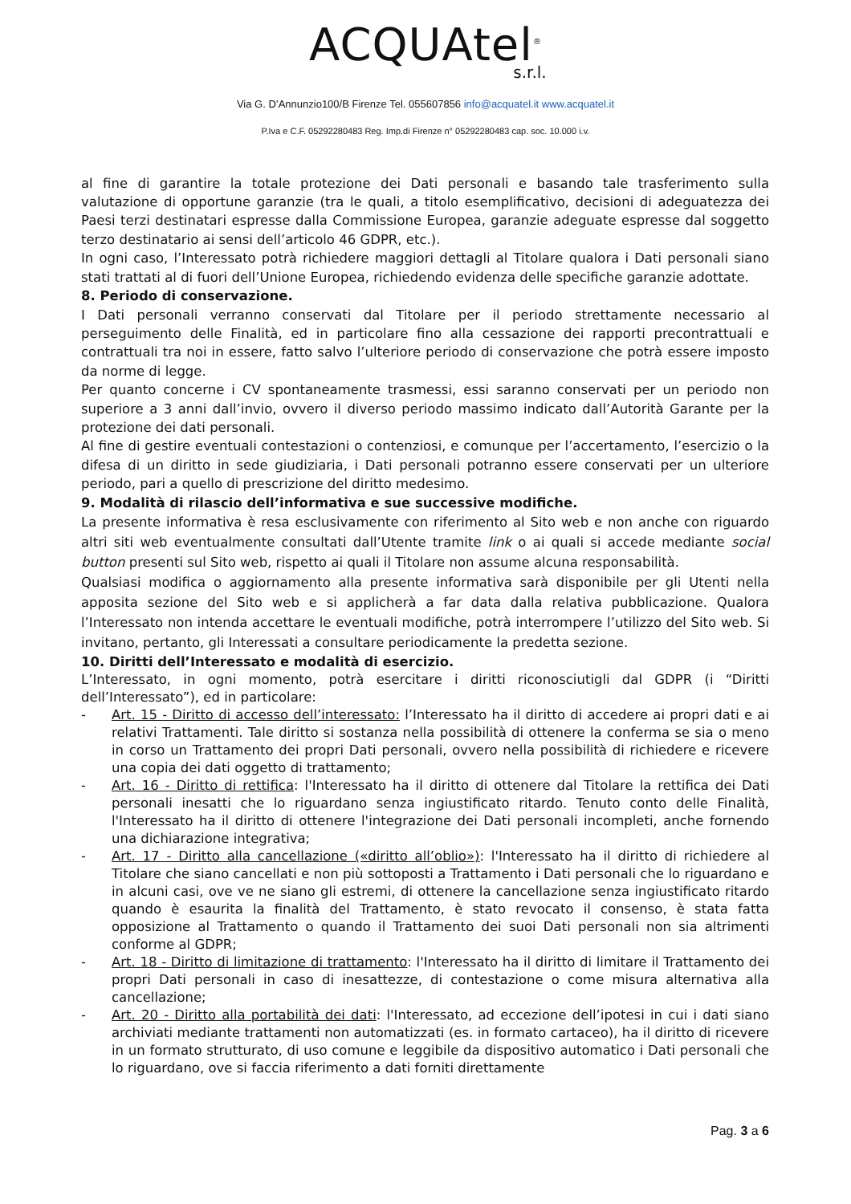ACQUAtel<sup>®</sup>
s.r.l.
Via G. D’Annunzio100/B Firenze Tel. 055607856 info@acquatel.it www.acquatel.it
P.Iva e C.F. 05292280483 Reg. Imp.di Firenze n° 05292280483 cap. soc. 10.000 i.v.
al fine di garantire la totale protezione dei Dati personali e basando tale trasferimento sulla valutazione di opportune garanzie (tra le quali, a titolo esemplificativo, decisioni di adeguatezza dei Paesi terzi destinatari espresse dalla Commissione Europea, garanzie adeguate espresse dal soggetto terzo destinatario ai sensi dell’articolo 46 GDPR, etc.).
In ogni caso, l’Interessato potrà richiedere maggiori dettagli al Titolare qualora i Dati personali siano stati trattati al di fuori dell’Unione Europea, richiedendo evidenza delle specifiche garanzie adottate.
8. Periodo di conservazione.
I Dati personali verranno conservati dal Titolare per il periodo strettamente necessario al perseguimento delle Finalità, ed in particolare fino alla cessazione dei rapporti precontrattuali e contrattuali tra noi in essere, fatto salvo l’ulteriore periodo di conservazione che potrà essere imposto da norme di legge.
Per quanto concerne i CV spontaneamente trasmessi, essi saranno conservati per un periodo non superiore a 3 anni dall’invio, ovvero il diverso periodo massimo indicato dall’Autorità Garante per la protezione dei dati personali.
Al fine di gestire eventuali contestazioni o contenziosi, e comunque per l’accertamento, l’esercizio o la difesa di un diritto in sede giudiziaria, i Dati personali potranno essere conservati per un ulteriore periodo, pari a quello di prescrizione del diritto medesimo.
9. Modalità di rilascio dell’informativa e sue successive modifiche.
La presente informativa è resa esclusivamente con riferimento al Sito web e non anche con riguardo altri siti web eventualmente consultati dall’Utente tramite link o ai quali si accede mediante social button presenti sul Sito web, rispetto ai quali il Titolare non assume alcuna responsabilità.
Qualsiasi modifica o aggiornamento alla presente informativa sarà disponibile per gli Utenti nella apposita sezione del Sito web e si applicherà a far data dalla relativa pubblicazione. Qualora l’Interessato non intenda accettare le eventuali modifiche, potrà interrompere l’utilizzo del Sito web. Si invitano, pertanto, gli Interessati a consultare periodicamente la predetta sezione.
10. Diritti dell’Interessato e modalità di esercizio.
L’Interessato, in ogni momento, potrà esercitare i diritti riconosciutigli dal GDPR (i “Diritti dell’Interessato”), ed in particolare:
- Art. 15 - Diritto di accesso dell’interessato: l’Interessato ha il diritto di accedere ai propri dati e ai relativi Trattamenti. Tale diritto si sostanza nella possibilità di ottenere la conferma se sia o meno in corso un Trattamento dei propri Dati personali, ovvero nella possibilità di richiedere e ricevere una copia dei dati oggetto di trattamento;
- Art. 16 - Diritto di rettifica: l'Interessato ha il diritto di ottenere dal Titolare la rettifica dei Dati personali inesatti che lo riguardano senza ingiustificato ritardo. Tenuto conto delle Finalità, l'Interessato ha il diritto di ottenere l'integrazione dei Dati personali incompleti, anche fornendo una dichiarazione integrativa;
- Art. 17 - Diritto alla cancellazione («diritto all’oblio»): l'Interessato ha il diritto di richiedere al Titolare che siano cancellati e non più sottoposti a Trattamento i Dati personali che lo riguardano e in alcuni casi, ove ve ne siano gli estremi, di ottenere la cancellazione senza ingiustificato ritardo quando è esaurita la finalità del Trattamento, è stato revocato il consenso, è stata fatta opposizione al Trattamento o quando il Trattamento dei suoi Dati personali non sia altrimenti conforme al GDPR;
- Art. 18 - Diritto di limitazione di trattamento: l'Interessato ha il diritto di limitare il Trattamento dei propri Dati personali in caso di inesattezze, di contestazione o come misura alternativa alla cancellazione;
- Art. 20 - Diritto alla portabilità dei dati: l'Interessato, ad eccezione dell’ipotesi in cui i dati siano archiviati mediante trattamenti non automatizzati (es. in formato cartaceo), ha il diritto di ricevere in un formato strutturato, di uso comune e leggibile da dispositivo automatico i Dati personali che lo riguardano, ove si faccia riferimento a dati forniti direttamente
Pag. 3 a 6